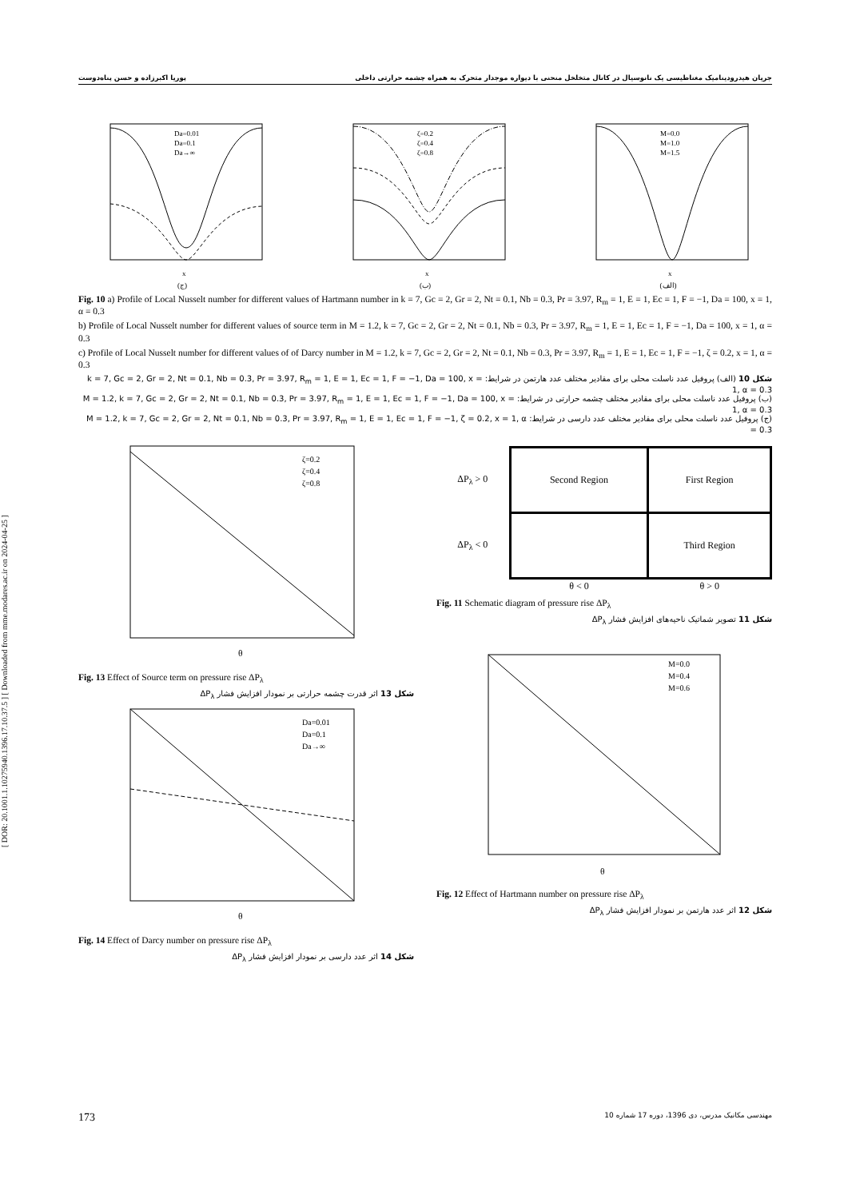جریان هیدرودینامیک مغناطیسی یک نانوسیال در کانال متخلخل منحنی با دیواره موجدار متحرک به همراه چشمه حرارتی داخلی پوریا اکبرزاده و حسن پناه‌دوست
[ DOR: 20.1001.1.10275940.1396.17.10.37.5 ] [ Downloaded from mme.modares.ac.ir on 2024-04-25 ]
Da=0.01
Da=0.1
Da→∞
x
(ج)
ζ=0.2
ζ=0.4
ζ=0.8
x
(ب)
M=0.0
M=1.0
M=1.5
x
(الف)
Fig. 10 a) Profile of Local Nusselt number for different values of Hartmann number in k = 7, Gc = 2, Gr = 2, Nt = 0.1, Nb = 0.3, Pr = 3.97, R<sub>m</sub> = 1, E = 1, Ec = 1, F = −1, Da = 100, x = 1, α = 0.3
b) Profile of Local Nusselt number for different values of source term in M = 1.2, k = 7, Gc = 2, Gr = 2, Nt = 0.1, Nb = 0.3, Pr = 3.97, R<sub>m</sub> = 1, E = 1, Ec = 1, F = −1, Da = 100, x = 1, α = 0.3
c) Profile of Local Nusselt number for different values of of Darcy number in M = 1.2, k = 7, Gc = 2, Gr = 2, Nt = 0.1, Nb = 0.3, Pr = 3.97, R<sub>m</sub> = 1, E = 1, Ec = 1, F = −1, ζ = 0.2, x = 1, α = 0.3
شکل 10 (الف) پروفیل عدد ناسلت محلی برای مقادیر مختلف عدد هارتمن در شرایط: k = 7, Gc = 2, Gr = 2, Nt = 0.1, Nb = 0.3, Pr = 3.97, R<sub>m</sub> = 1, E = 1, Ec = 1, F = −1, Da = 100, x = 1, α = 0.3
(ب) پروفیل عدد ناسلت محلی برای مقادیر مختلف چشمه حرارتی در شرایط: M = 1.2, k = 7, Gc = 2, Gr = 2, Nt = 0.1, Nb = 0.3, Pr = 3.97, R<sub>m</sub> = 1, E = 1, Ec = 1, F = −1, Da = 100, x = 1, α = 0.3
(ج) پروفیل عدد ناسلت محلی برای مقادیر مختلف عدد دارسی در شرایط: M = 1.2, k = 7, Gc = 2, Gr = 2, Nt = 0.1, Nb = 0.3, Pr = 3.97, R<sub>m</sub> = 1, E = 1, Ec = 1, F = −1, ζ = 0.2, x = 1, α = 0.3
ζ=0.2
ζ=0.4
ζ=0.8
θ
Fig. 13 Effect of Source term on pressure rise ΔP<sub>λ</sub>
شکل 13 اثر قدرت چشمه حرارتی بر نمودار افزایش فشار ΔP<sub>λ</sub>
Da=0.01
Da=0.1
Da→∞
θ
Fig. 14 Effect of Darcy number on pressure rise ΔP<sub>λ</sub>
شکل 14 اثر عدد دارسی بر نمودار افزایش فشار ΔP<sub>λ</sub>
| ΔP<sub>λ</sub> > 0 | Second Region | First Region |
| ΔP<sub>λ</sub> < 0 | | Third Region |
| | θ < 0 | θ > 0 |
Fig. 11 Schematic diagram of pressure rise ΔP<sub>λ</sub>
شکل 11 تصویر شماتیک ناحیه‌های افزایش فشار ΔP<sub>λ</sub>
M=0.0
M=0.4
M=0.6
θ
Fig. 12 Effect of Hartmann number on pressure rise ΔP<sub>λ</sub>
شکل 12 اثر عدد هارتمن بر نمودار افزایش فشار ΔP<sub>λ</sub>
173 مهندسی مکانیک مدرس، دی 1396، دوره 17 شماره 10